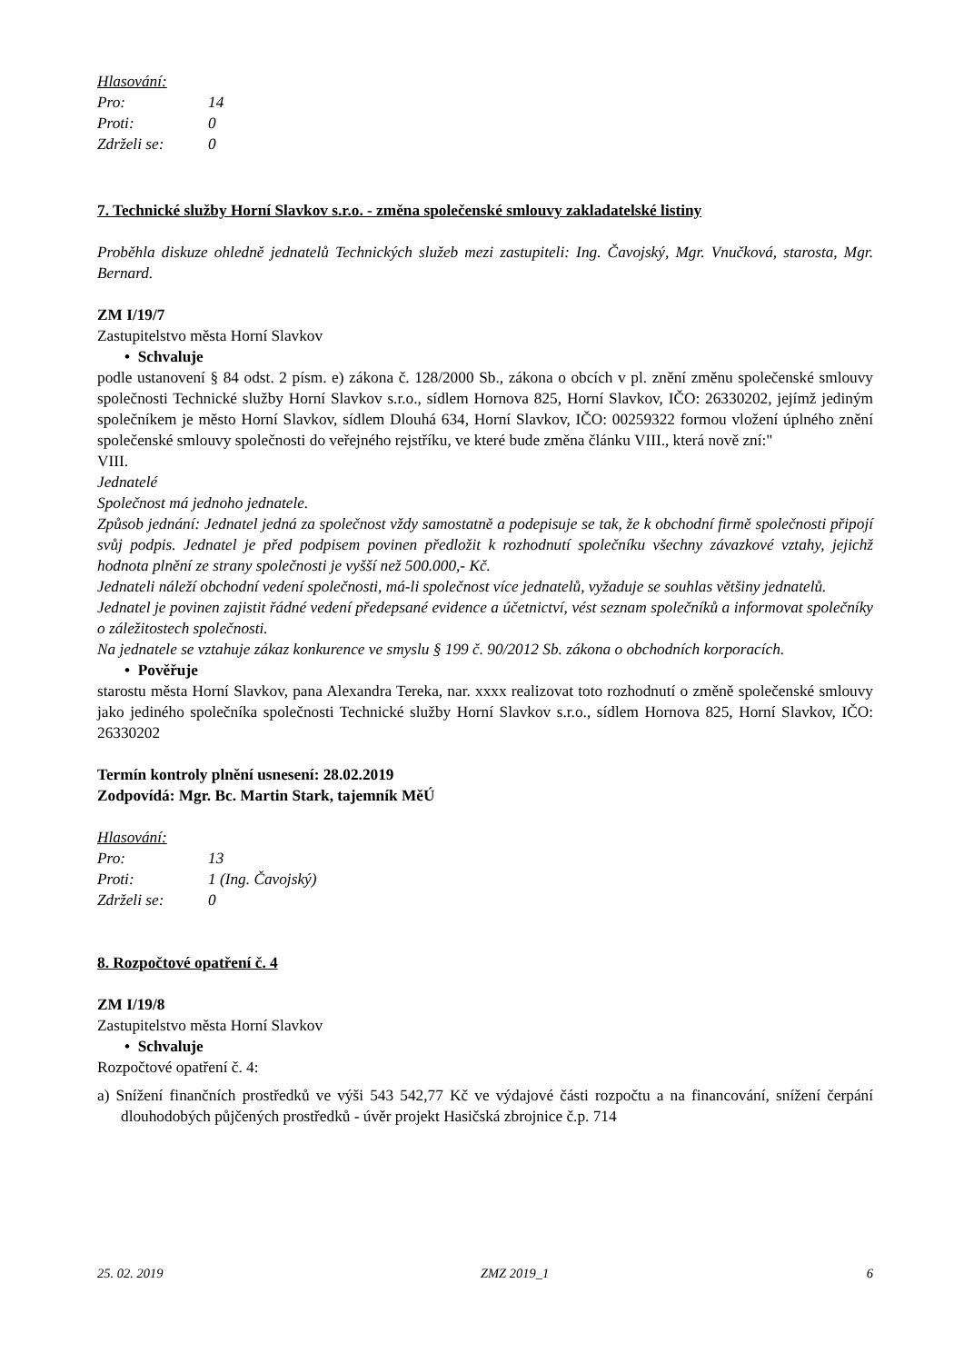| Hlasování: | |
| Pro: | 14 |
| Proti: | 0 |
| Zdrželi se: | 0 |
7. Technické služby Horní Slavkov s.r.o. - změna společenské smlouvy zakladatelské listiny
Proběhla diskuze ohledně jednatelů Technických služeb mezi zastupiteli: Ing. Čavojský, Mgr. Vnučková, starosta, Mgr. Bernard.
ZM I/19/7
Zastupitelstvo města Horní Slavkov
• Schvaluje
podle ustanovení § 84 odst. 2 písm. e) zákona č. 128/2000 Sb., zákona o obcích v pl. znění změnu společenské smlouvy společnosti Technické služby Horní Slavkov s.r.o., sídlem Hornova 825, Horní Slavkov, IČO: 26330202, jejímž jediným společníkem je město Horní Slavkov, sídlem Dlouhá 634, Horní Slavkov, IČO: 00259322 formou vložení úplného znění společenské smlouvy společnosti do veřejného rejstříku, ve které bude změna článku VIII., která nově zní:"
VIII.
Jednatelé
Společnost má jednoho jednatele.
Způsob jednání: Jednatel jedná za společnost vždy samostatně a podepisuje se tak, že k obchodní firmě společnosti připojí svůj podpis. Jednatel je před podpisem povinen předložit k rozhodnutí společníku všechny závazkové vztahy, jejichž hodnota plnění ze strany společnosti je vyšší než 500.000,- Kč.
Jednateli náleží obchodní vedení společnosti, má-li společnost více jednatelů, vyžaduje se souhlas většiny jednatelů.
Jednatel je povinen zajistit řádné vedení předepsané evidence a účetnictví, vést seznam společníků a informovat společníky o záležitostech společnosti.
Na jednatele se vztahuje zákaz konkurence ve smyslu § 199 č. 90/2012 Sb. zákona o obchodních korporacích.
• Pověřuje
starostu města Horní Slavkov, pana Alexandra Tereka, nar. xxxx realizovat toto rozhodnutí o změně společenské smlouvy jako jediného společníka společnosti Technické služby Horní Slavkov s.r.o., sídlem Hornova 825, Horní Slavkov, IČO: 26330202
Termín kontroly plnění usnesení: 28.02.2019
Zodpovídá: Mgr. Bc. Martin Stark, tajemník MěÚ
| Hlasování: | |
| Pro: | 13 |
| Proti: | 1 (Ing. Čavojský) |
| Zdrželi se: | 0 |
8. Rozpočtové opatření č. 4
ZM I/19/8
Zastupitelstvo města Horní Slavkov
• Schvaluje
Rozpočtové opatření č. 4:
a) Snížení finančních prostředků ve výši 543 542,77 Kč ve výdajové části rozpočtu a na financování, snížení čerpání dlouhodobých půjčených prostředků - úvěr projekt Hasičská zbrojnice č.p. 714
25. 02. 2019 ZMZ 2019_1 6